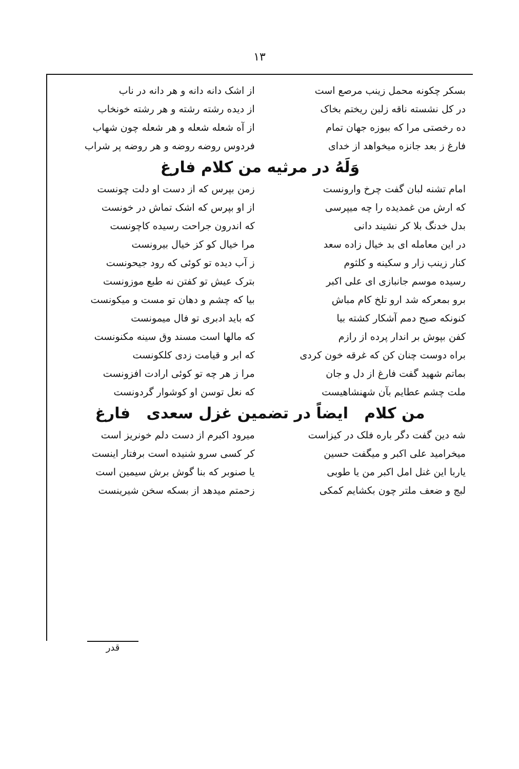۱۳
بسکر چکونه محمل زینب مرصع است
از اشک دانه دانه و هر دانه در ناب
در کل نشسته ناقه زلبن ریختم بخاک
از دیده رشته رشته و هر رشته خونخاب
ده رخصتی مرا که ببوزه جهان تمام
از آه شعله شعله و هر شعله چون شهاب
فارغ ز بعد جانزه میخواهد از خدای
فردوس روضه روضه و هر روضه پر شراب
وَلَهُ در مرثیه من کلام فارغ
امام تشنه لبان گفت چرخ وارونست
زمن بپرس که از دست او دلت چونست
که ارش من غمدیده را چه میپرسی
از او بپرس که اشک تماش در خونست
بدل خدنگ بلا کر نشیند دانی که اندرون جراحت رسیده کاچونست
در این معامله ای بد خیال زاده سعد
مرا خیال کو کز خیال بیرونست
کنار زینب زار و سکینه و کلثوم
ز آب دیده تو کوئی که رود جیحونست
رسیده موسم جانبازی ای علی اکبر
بترک عیش تو کفتن نه طبع موزونست
برو بمعرکه شد ارو تلخ کام مباش
بیا که چشم و دهان تو مست و میکونست
کنونکه صبح دمم آشکار کشته بیا که باید ادبری تو فال میمونست
کفن بپوش بر اندار پرده از رازم
که مالها است مسند وق سینه مکنونست
براه دوست چنان کن که غرقه خون کردی
که ابر و قیامت زدی کلکونست
بماتم شهید گفت فارغ از دل و جان
مرا ز هر چه تو کوئی ارادت افزونست
ملت چشم عطایم بآن شهنشاهیست که نعل توسن او کوشوار گردونست
من کلام ایضاً در تضمین غزل سعدی فارغ
شه دین گفت دگر باره فلک در کیزاست
میرود اکبرم از دست دلم خونریز است
میخرامید علی اکبر و میگفت حسین
کر کسی سرو شنیده است برفتار اینست
یاربا این غنل امل اکبر من یا طوبی
یا صنوبر که بنا گوش برش سیمین است
لبج و ضعف ملتر چون بکشایم کمکی
زحمتم میدهد از بسکه سخن شیرینست
قدر